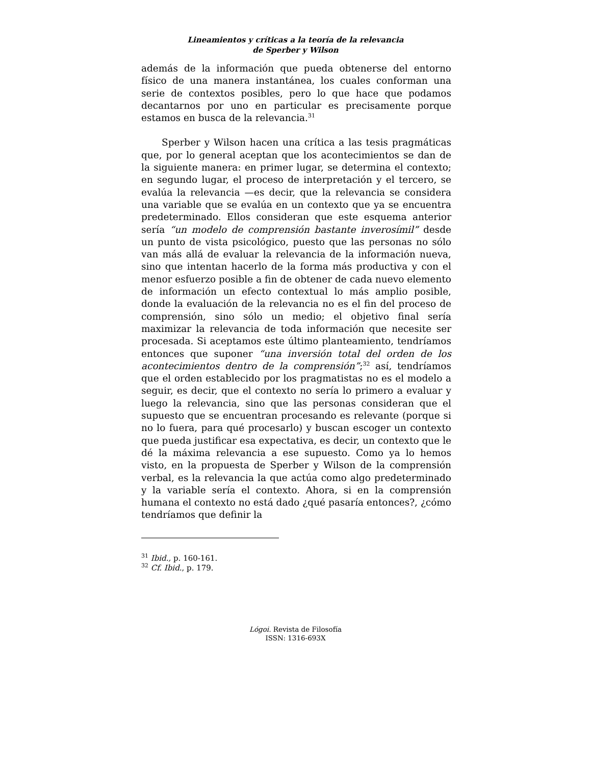Lineamientos y críticas a la teoría de la relevancia
de Sperber y Wilson
además de la información que pueda obtenerse del entorno físico de una manera instantánea, los cuales conforman una serie de contextos posibles, pero lo que hace que podamos decantarnos por uno en particular es precisamente porque estamos en busca de la relevancia.<sup>31</sup>
Sperber y Wilson hacen una crítica a las tesis pragmáticas que, por lo general aceptan que los acontecimientos se dan de la siguiente manera: en primer lugar, se determina el contexto; en segundo lugar, el proceso de interpretación y el tercero, se evalúa la relevancia —es decir, que la relevancia se considera una variable que se evalúa en un contexto que ya se encuentra predeterminado. Ellos consideran que este esquema anterior sería “un modelo de comprensión bastante inverosímil” desde un punto de vista psicológico, puesto que las personas no sólo van más allá de evaluar la relevancia de la información nueva, sino que intentan hacerlo de la forma más productiva y con el menor esfuerzo posible a fin de obtener de cada nuevo elemento de información un efecto contextual lo más amplio posible, donde la evaluación de la relevancia no es el fin del proceso de comprensión, sino sólo un medio; el objetivo final sería maximizar la relevancia de toda información que necesite ser procesada. Si aceptamos este último planteamiento, tendríamos entonces que suponer “una inversión total del orden de los acontecimientos dentro de la comprensión”;<sup>32</sup> así, tendríamos que el orden establecido por los pragmatistas no es el modelo a seguir, es decir, que el contexto no sería lo primero a evaluar y luego la relevancia, sino que las personas consideran que el supuesto que se encuentran procesando es relevante (porque si no lo fuera, para qué procesarlo) y buscan escoger un contexto que pueda justificar esa expectativa, es decir, un contexto que le dé la máxima relevancia a ese supuesto. Como ya lo hemos visto, en la propuesta de Sperber y Wilson de la comprensión verbal, es la relevancia la que actúa como algo predeterminado y la variable sería el contexto. Ahora, si en la comprensión humana el contexto no está dado ¿qué pasaría entonces?, ¿cómo tendríamos que definir la
<sup>31</sup> Ibid., p. 160-161.
<sup>32</sup> Cf. Ibid., p. 179.
Lógoi. Revista de Filosofía
ISSN: 1316-693X